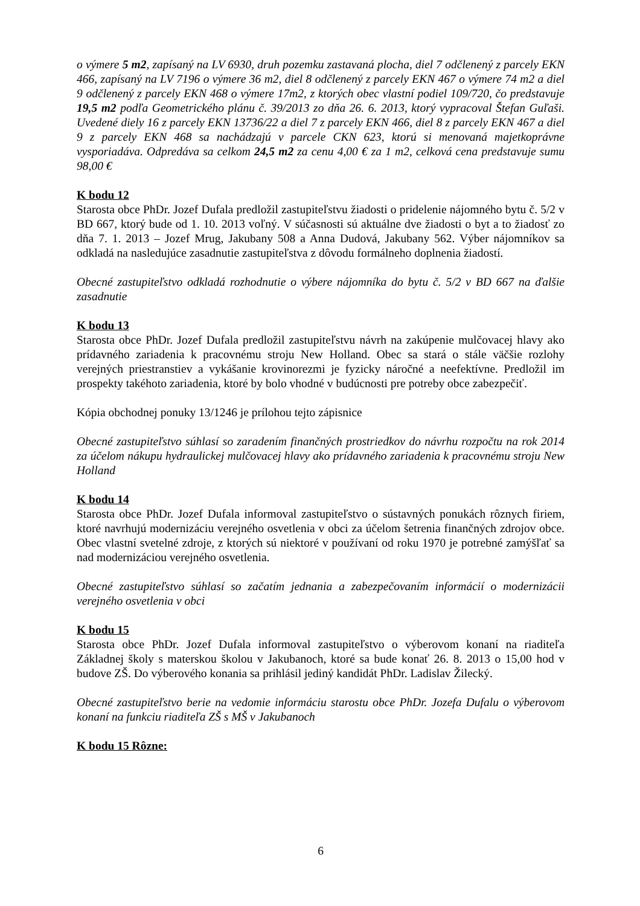o výmere 5 m2, zapísaný na LV 6930, druh pozemku zastavaná plocha, diel 7 odčlenený z parcely EKN 466, zapísaný na LV 7196 o výmere 36 m2, diel 8 odčlenený z parcely EKN 467 o výmere 74 m2 a diel 9 odčlenený z parcely EKN 468 o výmere 17m2, z ktorých obec vlastní podiel 109/720, čo predstavuje 19,5 m2 podľa Geometrického plánu č. 39/2013 zo dňa 26. 6. 2013, ktorý vypracoval Štefan Guľaši. Uvedené diely 16 z parcely EKN 13736/22 a diel 7 z parcely EKN 466, diel 8 z parcely EKN 467 a diel 9 z parcely EKN 468 sa nachádzajú v parcele CKN 623, ktorú si menovaná majetkoprávne vysporiadáva. Odpredáva sa celkom 24,5 m2 za cenu 4,00 € za 1 m2, celková cena predstavuje sumu 98,00 €
K bodu 12
Starosta obce PhDr. Jozef Dufala predložil zastupiteľstvu žiadosti o pridelenie nájomného bytu č. 5/2 v BD 667, ktorý bude od 1. 10. 2013 voľný. V súčasnosti sú aktuálne dve žiadosti o byt a to žiadosť zo dňa 7. 1. 2013 – Jozef Mrug, Jakubany 508 a Anna Dudová, Jakubany 562. Výber nájomníkov sa odkladá na nasledujúce zasadnutie zastupiteľstva z dôvodu formálneho doplnenia žiadostí.
Obecné zastupiteľstvo odkladá rozhodnutie o výbere nájomníka do bytu č. 5/2 v BD 667 na ďalšie zasadnutie
K bodu 13
Starosta obce PhDr. Jozef Dufala predložil zastupiteľstvu návrh na zakúpenie mulčovacej hlavy ako prídavného zariadenia k pracovnému stroju New Holland. Obec sa stará o stále väčšie rozlohy verejných priestranstiev a vykášanie krovinorezmi je fyzicky náročné a neefektívne. Predložil im prospekty takéhoto zariadenia, ktoré by bolo vhodné v budúcnosti pre potreby obce zabezpečiť.
Kópia obchodnej ponuky 13/1246 je prílohou tejto zápisnice
Obecné zastupiteľstvo súhlasí so zaradením finančných prostriedkov do návrhu rozpočtu na rok 2014 za účelom nákupu hydraulickej mulčovacej hlavy ako prídavného zariadenia k pracovnému stroju New Holland
K bodu 14
Starosta obce PhDr. Jozef Dufala informoval zastupiteľstvo o sústavných ponukách rôznych firiem, ktoré navrhujú modernizáciu verejného osvetlenia v obci za účelom šetrenia finančných zdrojov obce. Obec vlastní svetelné zdroje, z ktorých sú niektoré v používaní od roku 1970 je potrebné zamýšľať sa nad modernizáciou verejného osvetlenia.
Obecné zastupiteľstvo súhlasí so začatím jednania a zabezpečovaním informácií o modernizácii verejného osvetlenia v obci
K bodu 15
Starosta obce PhDr. Jozef Dufala informoval zastupiteľstvo o výberovom konaní na riaditeľa Základnej školy s materskou školou v Jakubanoch, ktoré sa bude konať 26. 8. 2013 o 15,00 hod v budove ZŠ. Do výberového konania sa prihlásil jediný kandidát PhDr. Ladislav Žilecký.
Obecné zastupiteľstvo berie na vedomie informáciu starostu obce PhDr. Jozefa Dufalu o výberovom konaní na funkciu riaditeľa ZŠ s MŠ v Jakubanoch
K bodu 15 Rôzne:
6